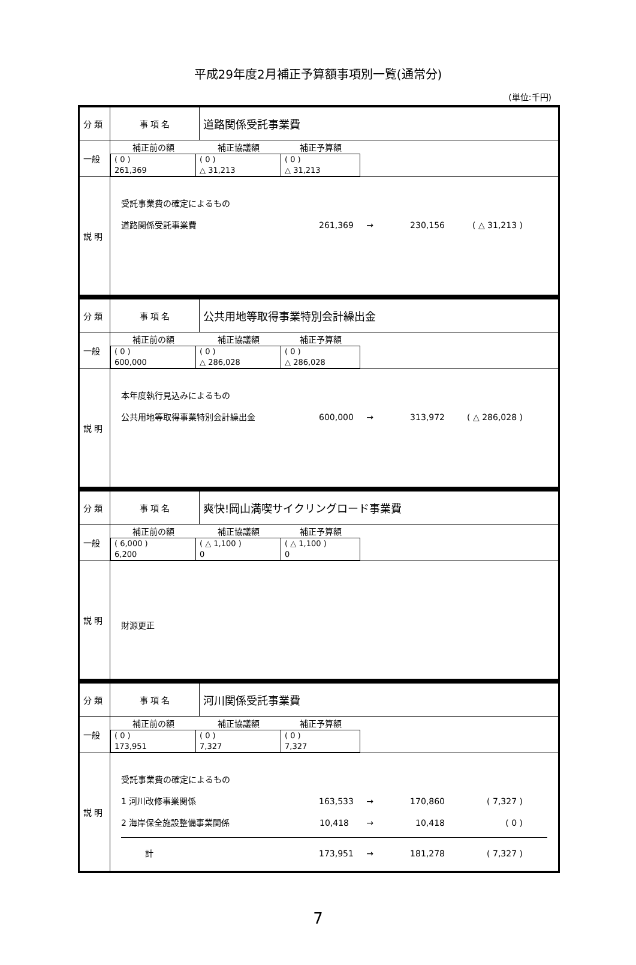平成29年度2月補正予算額事項別一覧(通常分)
(単位:千円)
| 分 類 | 事 項 名 | 道路関係受託事業費 |
| 一般 | / 補正前の額 / 補正協議額 / 補正予算額 / / --- / --- / --- / / ( 0 ) 261,369 / ( 0 ) △ 31,213 / ( 0 ) △ 31,213 / | |
| 説 明 | 受託事業費の確定によるもの 道路関係受託事業費 261,369 → 230,156 ( △ 31,213 ) | |
| 分 類 | 事 項 名 | 公共用地等取得事業特別会計繰出金 |
| 一般 | / 補正前の額 / 補正協議額 / 補正予算額 / / --- / --- / --- / / ( 0 ) 600,000 / ( 0 ) △ 286,028 / ( 0 ) △ 286,028 / | |
| 説 明 | 本年度執行見込みによるもの 公共用地等取得事業特別会計繰出金 600,000 → 313,972 ( △ 286,028 ) | |
| 分 類 | 事 項 名 | 爽快!岡山満喫サイクリングロード事業費 |
| 一般 | / 補正前の額 / 補正協議額 / 補正予算額 / / --- / --- / --- / / ( 6,000 ) 6,200 / ( △ 1,100 ) 0 / ( △ 1,100 ) 0 / | |
| 説 明 | 財源更正 | |
| 分 類 | 事 項 名 | 河川関係受託事業費 |
| 一般 | / 補正前の額 / 補正協議額 / 補正予算額 / / --- / --- / --- / / ( 0 ) 173,951 / ( 0 ) 7,327 / ( 0 ) 7,327 / | |
| 説 明 | 受託事業費の確定によるもの 1 河川改修事業関係 163,533 → 170,860 ( 7,327 ) 2 海岸保全施設整備事業関係 10,418 → 10,418 ( 0 ) 計 173,951 → 181,278 ( 7,327 ) | |
7